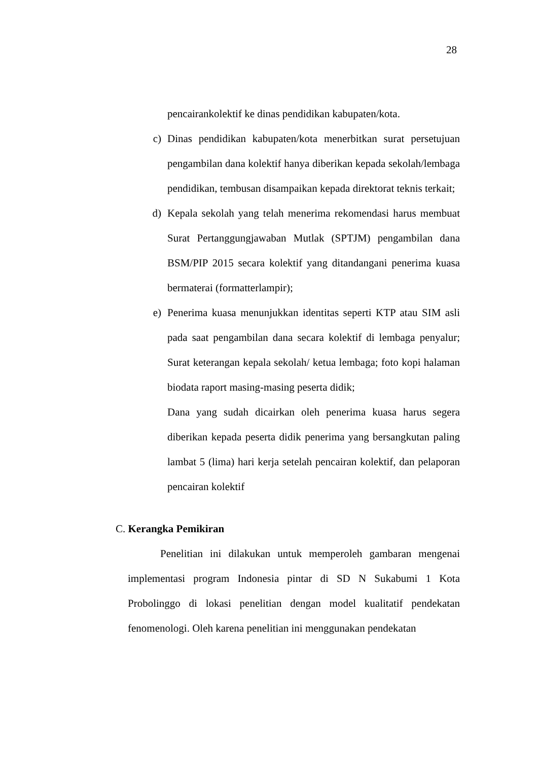28
pencairankolektif ke dinas pendidikan kabupaten/kota.
c) Dinas pendidikan kabupaten/kota menerbitkan surat persetujuan pengambilan dana kolektif hanya diberikan kepada sekolah/lembaga pendidikan, tembusan disampaikan kepada direktorat teknis terkait;
d) Kepala sekolah yang telah menerima rekomendasi harus membuat Surat Pertanggungjawaban Mutlak (SPTJM) pengambilan dana BSM/PIP 2015 secara kolektif yang ditandangani penerima kuasa bermaterai (formatterlampir);
e) Penerima kuasa menunjukkan identitas seperti KTP atau SIM asli pada saat pengambilan dana secara kolektif di lembaga penyalur; Surat keterangan kepala sekolah/ ketua lembaga; foto kopi halaman biodata raport masing-masing peserta didik;
Dana yang sudah dicairkan oleh penerima kuasa harus segera diberikan kepada peserta didik penerima yang bersangkutan paling lambat 5 (lima) hari kerja setelah pencairan kolektif, dan pelaporan pencairan kolektif
C. Kerangka Pemikiran
Penelitian ini dilakukan untuk memperoleh gambaran mengenai implementasi program Indonesia pintar di SD N Sukabumi 1 Kota Probolinggo di lokasi penelitian dengan model kualitatif pendekatan fenomenologi. Oleh karena penelitian ini menggunakan pendekatan